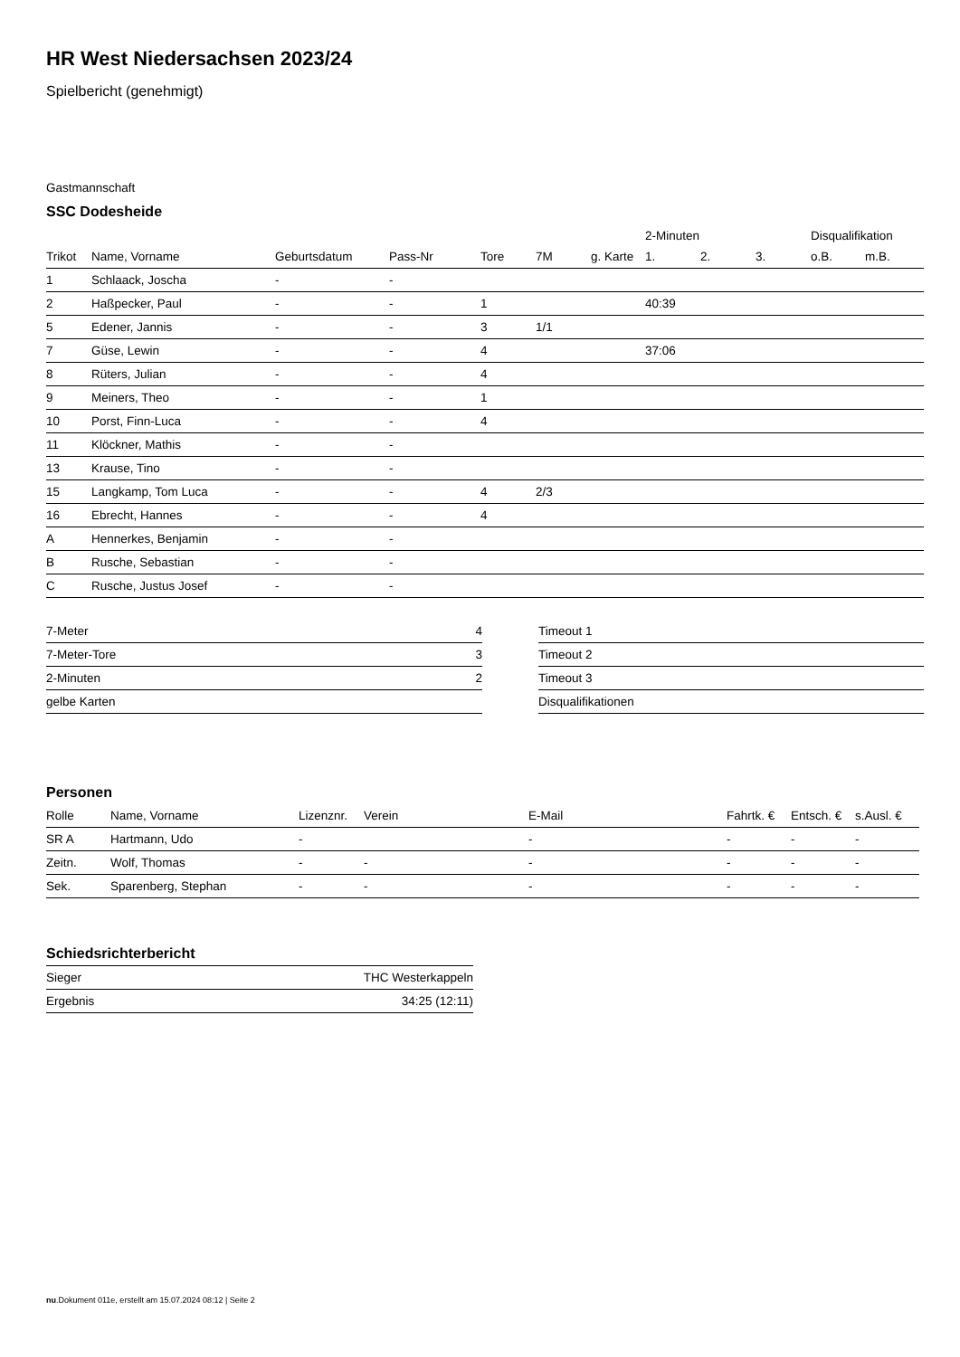HR West Niedersachsen 2023/24
Spielbericht (genehmigt)
Gastmannschaft
SSC Dodesheide
| | | | | | | | 2-Minuten | | | Disqualifikation | |
| Trikot | Name, Vorname | Geburtsdatum | Pass-Nr | Tore | 7M | g. Karte | 1. | 2. | 3. | o.B. | m.B. |
| 1 | Schlaack, Joscha | - | - | | | | | | | | |
| 2 | Haßpecker, Paul | - | - | 1 | | | 40:39 | | | | |
| 5 | Edener, Jannis | - | - | 3 | 1/1 | | | | | | |
| 7 | Güse, Lewin | - | - | 4 | | | 37:06 | | | | |
| 8 | Rüters, Julian | - | - | 4 | | | | | | | |
| 9 | Meiners, Theo | - | - | 1 | | | | | | | |
| 10 | Porst, Finn-Luca | - | - | 4 | | | | | | | |
| 11 | Klöckner, Mathis | - | - | | | | | | | | |
| 13 | Krause, Tino | - | - | | | | | | | | |
| 15 | Langkamp, Tom Luca | - | - | 4 | 2/3 | | | | | | |
| 16 | Ebrecht, Hannes | - | - | 4 | | | | | | | |
| A | Hennerkes, Benjamin | - | - | | | | | | | | |
| B | Rusche, Sebastian | - | - | | | | | | | | |
| C | Rusche, Justus Josef | - | - | | | | | | | | |
| 7-Meter | 4 |
| 7-Meter-Tore | 3 |
| 2-Minuten | 2 |
| gelbe Karten | |
| Timeout 1 |
| Timeout 2 |
| Timeout 3 |
| Disqualifikationen |
Personen
| Rolle | Name, Vorname | Lizenznr. | Verein | E-Mail | Fahrtk. € | Entsch. € | s.Ausl. € |
| --- | --- | --- | --- | --- | --- | --- | --- |
| SR A | Hartmann, Udo | - | | - | - | - | - |
| Zeitn. | Wolf, Thomas | - | - | - | - | - | - |
| Sek. | Sparenberg, Stephan | - | - | - | - | - | - |
Schiedsrichterbericht
| Sieger | THC Westerkappeln |
| Ergebnis | 34:25 (12:11) |
nu.Dokument 011e, erstellt am 15.07.2024 08:12 | Seite 2